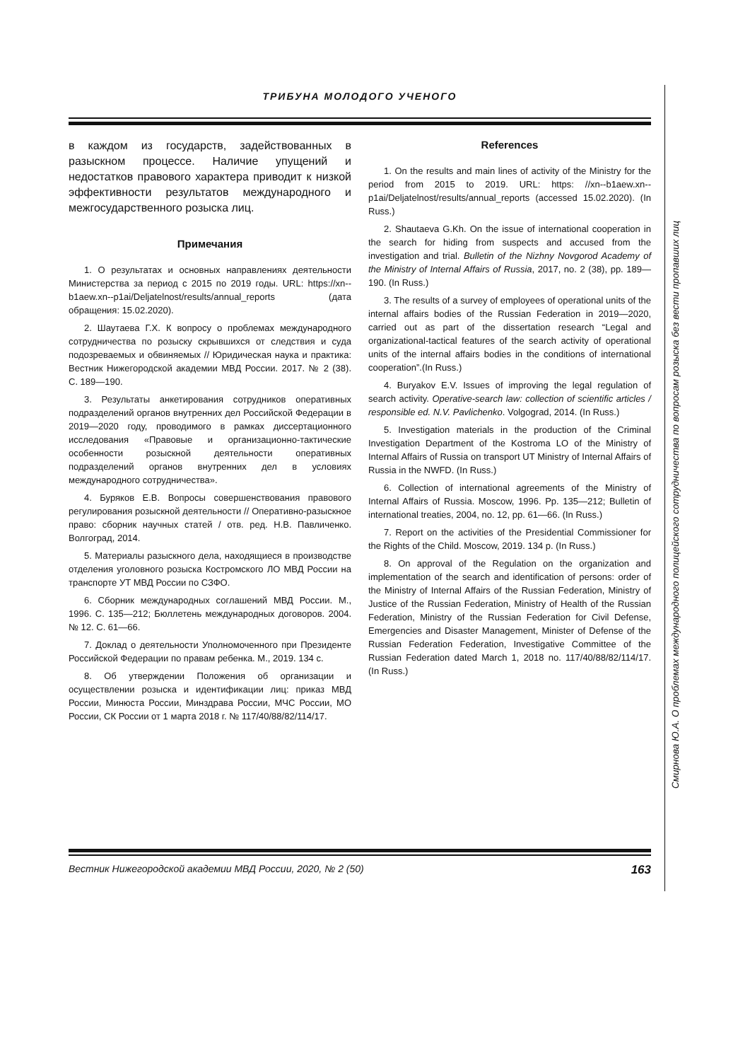ТРИБУНА МОЛОДОГО УЧЕНОГО
в каждом из государств, задействованных в разыскном процессе. Наличие упущений и недостатков правового характера приводит к низкой эффективности результатов международного и межгосударственного розыска лиц.
Примечания
1. О результатах и основных направлениях деятельности Министерства за период с 2015 по 2019 годы. URL: https://xn--b1aew.xn--p1ai/Deljatelnost/results/annual_reports (дата обращения: 15.02.2020).
2. Шаутаева Г.Х. К вопросу о проблемах международного сотрудничества по розыску скрывшихся от следствия и суда подозреваемых и обвиняемых // Юридическая наука и практика: Вестник Нижегородской академии МВД России. 2017. № 2 (38). С. 189—190.
3. Результаты анкетирования сотрудников оперативных подразделений органов внутренних дел Российской Федерации в 2019—2020 году, проводимого в рамках диссертационного исследования «Правовые и организационно-тактические особенности розыскной деятельности оперативных подразделений органов внутренних дел в условиях международного сотрудничества».
4. Буряков Е.В. Вопросы совершенствования правового регулирования розыскной деятельности // Оперативно-разыскное право: сборник научных статей / отв. ред. Н.В. Павличенко. Волгоград, 2014.
5. Материалы разыскного дела, находящиеся в производстве отделения уголовного розыска Костромского ЛО МВД России на транспорте УТ МВД России по СЗФО.
6. Сборник международных соглашений МВД России. М., 1996. С. 135—212; Бюллетень международных договоров. 2004. № 12. С. 61—66.
7. Доклад о деятельности Уполномоченного при Президенте Российской Федерации по правам ребенка. М., 2019. 134 с.
8. Об утверждении Положения об организации и осуществлении розыска и идентификации лиц: приказ МВД России, Минюста России, Минздрава России, МЧС России, МО России, СК России от 1 марта 2018 г. № 117/40/88/82/114/17.
References
1. On the results and main lines of activity of the Ministry for the period from 2015 to 2019. URL: https: //xn--b1aew.xn--p1ai/Deljatelnost/results/annual_reports (accessed 15.02.2020). (In Russ.)
2. Shautaeva G.Kh. On the issue of international cooperation in the search for hiding from suspects and accused from the investigation and trial. Bulletin of the Nizhny Novgorod Academy of the Ministry of Internal Affairs of Russia, 2017, no. 2 (38), pp. 189—190. (In Russ.)
3. The results of a survey of employees of operational units of the internal affairs bodies of the Russian Federation in 2019—2020, carried out as part of the dissertation research “Legal and organizational-tactical features of the search activity of operational units of the internal affairs bodies in the conditions of international cooperation”.(In Russ.)
4. Buryakov E.V. Issues of improving the legal regulation of search activity. Operative-search law: collection of scientific articles / responsible ed. N.V. Pavlichenko. Volgograd, 2014. (In Russ.)
5. Investigation materials in the production of the Criminal Investigation Department of the Kostroma LO of the Ministry of Internal Affairs of Russia on transport UT Ministry of Internal Affairs of Russia in the NWFD. (In Russ.)
6. Collection of international agreements of the Ministry of Internal Affairs of Russia. Moscow, 1996. Pp. 135—212; Bulletin of international treaties, 2004, no. 12, pp. 61—66. (In Russ.)
7. Report on the activities of the Presidential Commissioner for the Rights of the Child. Moscow, 2019. 134 p. (In Russ.)
8. On approval of the Regulation on the organization and implementation of the search and identification of persons: order of the Ministry of Internal Affairs of the Russian Federation, Ministry of Justice of the Russian Federation, Ministry of Health of the Russian Federation, Ministry of the Russian Federation for Civil Defense, Emergencies and Disaster Management, Minister of Defense of the Russian Federation Federation, Investigative Committee of the Russian Federation dated March 1, 2018 no. 117/40/88/82/114/17. (In Russ.)
Смирнова Ю.А. О проблемах международного полицейского сотрудничества по вопросам розыска без вести пропавших лиц
Вестник Нижегородской академии МВД России, 2020, № 2 (50) 163